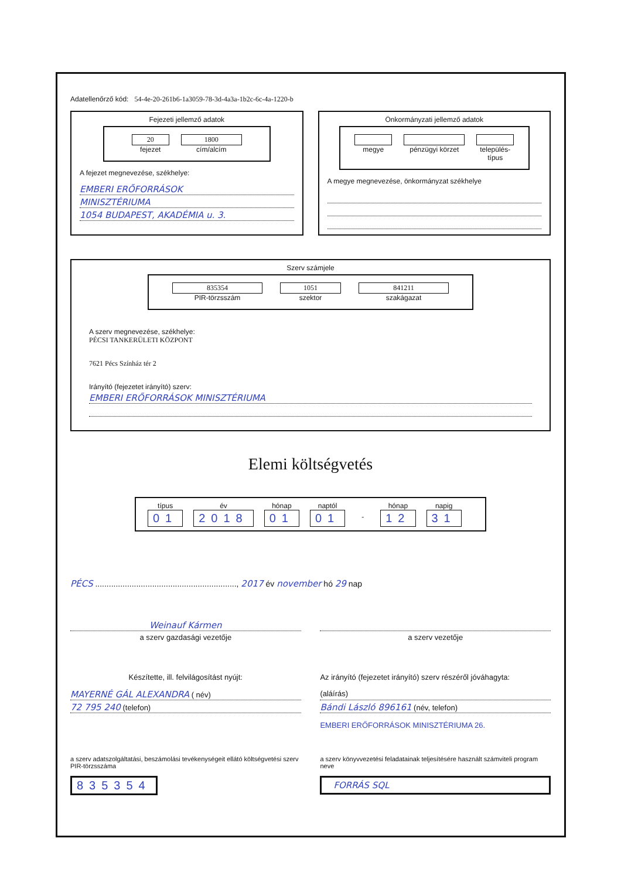Adatellenőrző kód: 54-4e-20-261b6-1a3059-78-3d-4a3a-1b2c-6c-4a-1220-b
Fejezeti jellemző adatok
20
fejezet
1800
cím/alcím
A fejezet megnevezése, székhelye:
EMBERI ERŐFORRÁSOK
MINISZTÉRIUMA
1054 BUDAPEST, AKADÉMIA u. 3.
Önkormányzati jellemző adatok
megye
pénzügyi körzet
település-
típus
A megye megnevezése, önkormányzat székhelye
Szerv számjele
835354
PIR-törzsszám
1051
szektor
841211
szakágazat
A szerv megnevezése, székhelye:
PÉCSI TANKERÜLETI KÖZPONT
7621 Pécs Színház tér 2
Irányító (fejezetet irányító) szerv:
EMBERI ERŐFORRÁSOK MINISZTÉRIUMA
Elemi költségvetés
típus
01
év
2018
hónap
01
naptól
01
-
hónap
12
napig
31
PÉCS .............................................................., 2017 év november hó 29 nap
Weinauf Kármen
a szerv gazdasági vezetője
a szerv vezetője
Készítette, ill. felvilágosítást nyújt:
MAYERNÉ GÁL ALEXANDRA ( név)
72 795 240 (telefon)
Az irányító (fejezetet irányító) szerv részéről jóváhagyta:
(aláírás)
Bándi László 896161 (név, telefon)
EMBERI ERŐFORRÁSOK MINISZTÉRIUMA 26.
a szerv adatszolgáltatási, beszámolási tevékenységeit ellátó költségvetési szerv PIR-törzsszáma
835354
a szerv könyvvezetési feladatainak teljesítésére használt számviteli program neve
FORRÁS SQL